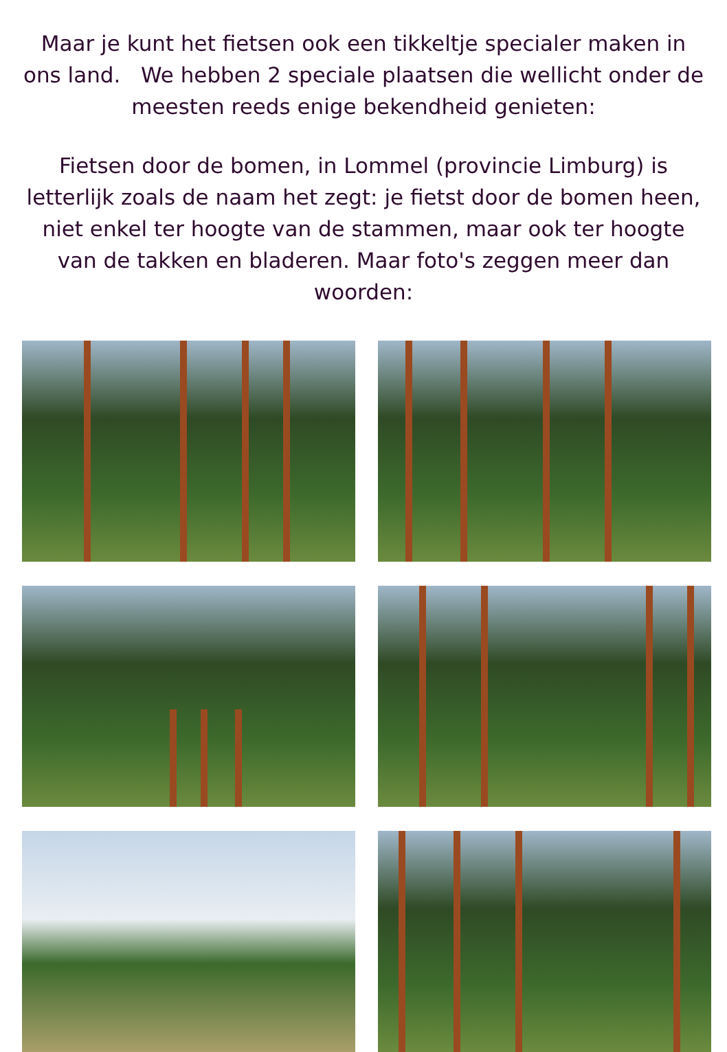Maar je kunt het fietsen ook een tikkeltje specialer maken in ons land. We hebben 2 speciale plaatsen die wellicht onder de meesten reeds enige bekendheid genieten:
Fietsen door de bomen, in Lommel (provincie Limburg) is letterlijk zoals de naam het zegt: je fietst door de bomen heen, niet enkel ter hoogte van de stammen, maar ook ter hoogte van de takken en bladeren. Maar foto's zeggen meer dan woorden: